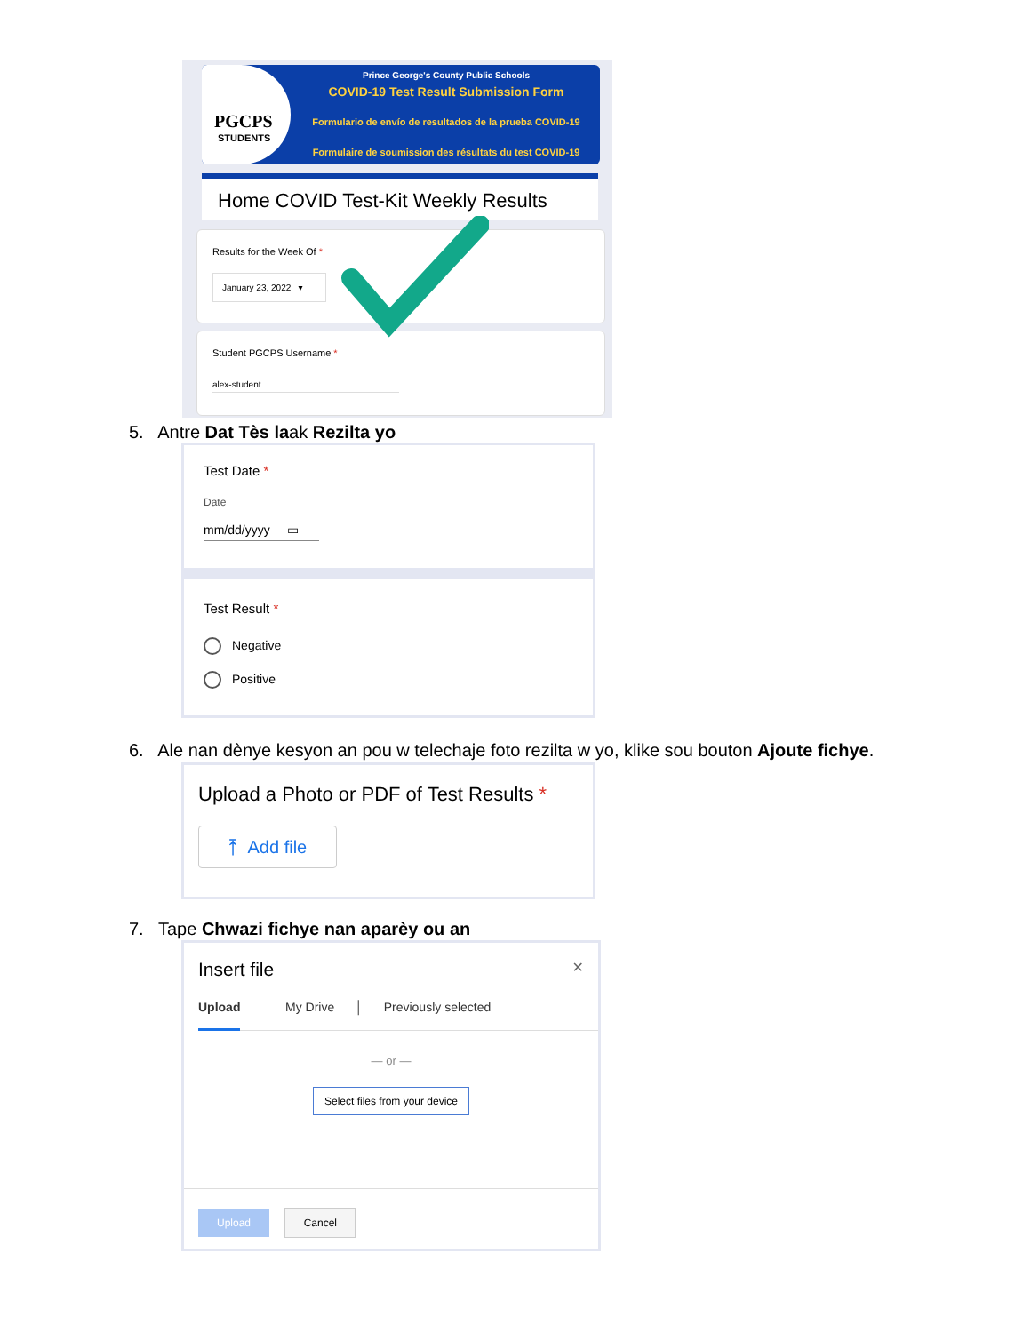PGCPS
STUDENTS
Prince George's County Public Schools
COVID-19 Test Result Submission Form
Formulario de envío de resultados de la prueba COVID-19
Formulaire de soumission des résultats du test COVID-19
Home COVID Test-Kit Weekly Results
Results for the Week Of *
January 23, 2022 ▾
Student PGCPS Username *
alex-student
5. Antre Dat Tès laak Rezilta yo
Test Date *
Date
mm/dd/yyyy ▭
Test Result *
Negative
Positive
6. Ale nan dènye kesyon an pou w telechaje foto rezilta w yo, klike sou bouton Ajoute fichye.
Upload a Photo or PDF of Test Results *
⤒ Add file
7. Tape Chwazi fichye nan aparèy ou an
Insert file ✕
Upload My Drive │ Previously selected
— or —
Select files from your device
Upload Cancel